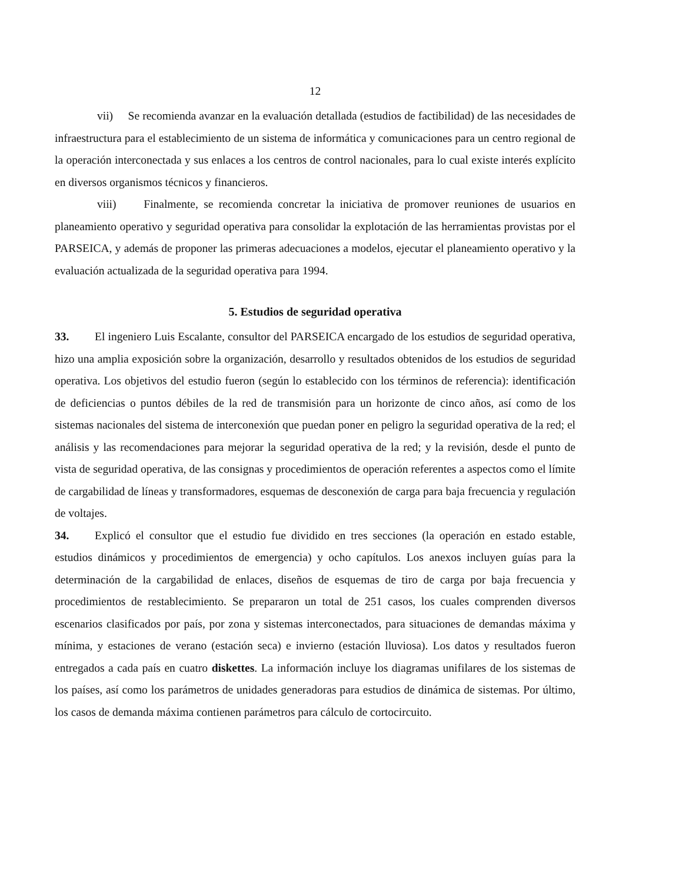12
vii) Se recomienda avanzar en la evaluación detallada (estudios de factibilidad) de las necesidades de infraestructura para el establecimiento de un sistema de informática y comunicaciones para un centro regional de la operación interconectada y sus enlaces a los centros de control nacionales, para lo cual existe interés explícito en diversos organismos técnicos y financieros.
viii) Finalmente, se recomienda concretar la iniciativa de promover reuniones de usuarios en planeamiento operativo y seguridad operativa para consolidar la explotación de las herramientas provistas por el PARSEICA, y además de proponer las primeras adecuaciones a modelos, ejecutar el planeamiento operativo y la evaluación actualizada de la seguridad operativa para 1994.
5. Estudios de seguridad operativa
33. El ingeniero Luis Escalante, consultor del PARSEICA encargado de los estudios de seguridad operativa, hizo una amplia exposición sobre la organización, desarrollo y resultados obtenidos de los estudios de seguridad operativa. Los objetivos del estudio fueron (según lo establecido con los términos de referencia): identificación de deficiencias o puntos débiles de la red de transmisión para un horizonte de cinco años, así como de los sistemas nacionales del sistema de interconexión que puedan poner en peligro la seguridad operativa de la red; el análisis y las recomendaciones para mejorar la seguridad operativa de la red; y la revisión, desde el punto de vista de seguridad operativa, de las consignas y procedimientos de operación referentes a aspectos como el límite de cargabilidad de líneas y transformadores, esquemas de desconexión de carga para baja frecuencia y regulación de voltajes.
34. Explicó el consultor que el estudio fue dividido en tres secciones (la operación en estado estable, estudios dinámicos y procedimientos de emergencia) y ocho capítulos. Los anexos incluyen guías para la determinación de la cargabilidad de enlaces, diseños de esquemas de tiro de carga por baja frecuencia y procedimientos de restablecimiento. Se prepararon un total de 251 casos, los cuales comprenden diversos escenarios clasificados por país, por zona y sistemas interconectados, para situaciones de demandas máxima y mínima, y estaciones de verano (estación seca) e invierno (estación lluviosa). Los datos y resultados fueron entregados a cada país en cuatro diskettes. La información incluye los diagramas unifilares de los sistemas de los países, así como los parámetros de unidades generadoras para estudios de dinámica de sistemas. Por último, los casos de demanda máxima contienen parámetros para cálculo de cortocircuito.